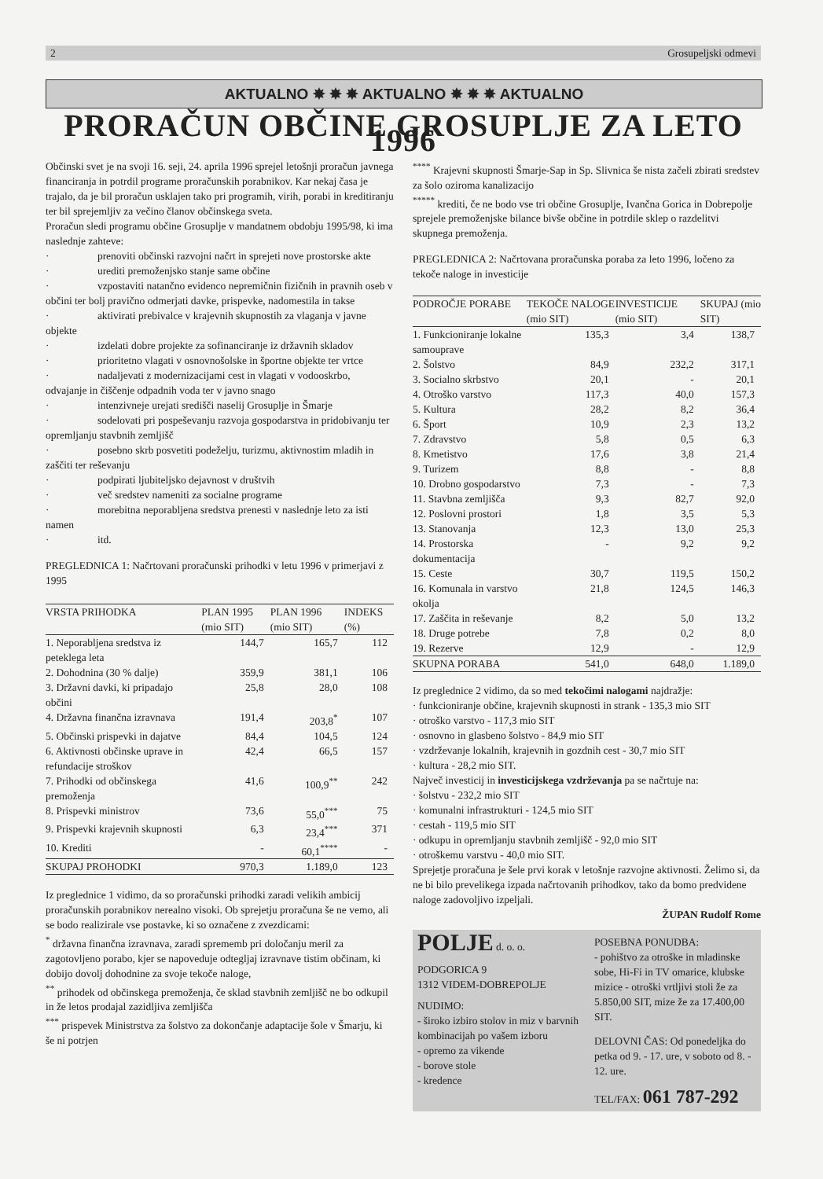2 Grosupeljski odmevi
AKTUALNO ✸ ✸ ✸ AKTUALNO ✸ ✸ ✸ AKTUALNO
PRORAČUN OBČINE GROSUPLJE ZA LETO 1996
Občinski svet je na svoji 16. seji, 24. aprila 1996 sprejel letošnji proračun javnega financiranja in potrdil programe proračunskih porabnikov. Kar nekaj časa je trajalo, da je bil proračun usklajen tako pri programih, virih, porabi in kreditiranju ter bil sprejemljiv za večino članov občinskega sveta.
Proračun sledi programu občine Grosuplje v mandatnem obdobju 1995/98, ki ima naslednje zahteve:
· prenoviti občinski razvojni načrt in sprejeti nove prostorske akte
· urediti premoženjsko stanje same občine
· vzpostaviti natančno evidenco nepremičnin fizičnih in pravnih oseb v občini ter bolj pravično odmerjati davke, prispevke, nadomestila in takse
· aktivirati prebivalce v krajevnih skupnostih za vlaganja v javne objekte
· izdelati dobre projekte za sofinanciranje iz državnih skladov
· prioritetno vlagati v osnovnošolske in športne objekte ter vrtce
· nadaljevati z modernizacijami cest in vlagati v vodooskrbo, odvajanje in čiščenje odpadnih voda ter v javno snago
· intenzivneje urejati središči naselij Grosuplje in Šmarje
· sodelovati pri pospeševanju razvoja gospodarstva in pridobivanju ter opremljanju stavbnih zemljišč
· posebno skrb posvetiti podeželju, turizmu, aktivnostim mladih in zaščiti ter reševanju
· podpirati ljubiteljsko dejavnost v društvih
· več sredstev nameniti za socialne programe
· morebitna neporabljena sredstva prenesti v naslednje leto za isti namen
· itd.
PREGLEDNICA 1: Načrtovani proračunski prihodki v letu 1996 v primerjavi z 1995
| VRSTA PRIHODKA | PLAN 1995 (mio SIT) | PLAN 1996 (mio SIT) | INDEKS (%) |
| --- | --- | --- | --- |
| 1. Neporabljena sredstva iz peteklega leta | 144,7 | 165,7 | 112 |
| 2. Dohodnina (30 % dalje) | 359,9 | 381,1 | 106 |
| 3. Državni davki, ki pripadajo občini | 25,8 | 28,0 | 108 |
| 4. Državna finančna izravnava | 191,4 | 203,8<sup>*</sup> | 107 |
| 5. Občinski prispevki in dajatve | 84,4 | 104,5 | 124 |
| 6. Aktivnosti občinske uprave in refundacije stroškov | 42,4 | 66,5 | 157 |
| 7. Prihodki od občinskega premoženja | 41,6 | 100,9<sup>**</sup> | 242 |
| 8. Prispevki ministrov | 73,6 | 55,0<sup>***</sup> | 75 |
| 9. Prispevki krajevnih skupnosti | 6,3 | 23,4<sup>***</sup> | 371 |
| 10. Krediti | - | 60,1<sup>****</sup> | - |
| SKUPAJ PROHODKI | 970,3 | 1.189,0 | 123 |
Iz preglednice 1 vidimo, da so proračunski prihodki zaradi velikih ambicij proračunskih porabnikov nerealno visoki. Ob sprejetju proračuna še ne vemo, ali se bodo realizirale vse postavke, ki so označene z zvezdicami:
<sup>*</sup> državna finančna izravnava, zaradi sprememb pri določanju meril za zagotovljeno porabo, kjer se napoveduje odtegljaj izravnave tistim občinam, ki dobijo dovolj dohodnine za svoje tekoče naloge,
<sup>**</sup> prihodek od občinskega premoženja, če sklad stavbnih zemljišč ne bo odkupil in že letos prodajal zazidljiva zemljišča
<sup>***</sup> prispevek Ministrstva za šolstvo za dokončanje adaptacije šole v Šmarju, ki še ni potrjen
<sup>****</sup> Krajevni skupnosti Šmarje-Sap in Sp. Slivnica še nista začeli zbirati sredstev za šolo oziroma kanalizacijo
<sup>*****</sup> krediti, če ne bodo vse tri občine Grosuplje, Ivančna Gorica in Dobrepolje sprejele premoženjske bilance bivše občine in potrdile sklep o razdelitvi skupnega premoženja.
PREGLEDNICA 2: Načrtovana proračunska poraba za leto 1996, ločeno za tekoče naloge in investicije
| PODROČJE PORABE | TEKOČE NALOGE (mio SIT) | INVESTICIJE (mio SIT) | SKUPAJ (mio SIT) |
| --- | --- | --- | --- |
| 1. Funkcioniranje lokalne samouprave | 135,3 | 3,4 | 138,7 |
| 2. Šolstvo | 84,9 | 232,2 | 317,1 |
| 3. Socialno skrbstvo | 20,1 | - | 20,1 |
| 4. Otroško varstvo | 117,3 | 40,0 | 157,3 |
| 5. Kultura | 28,2 | 8,2 | 36,4 |
| 6. Šport | 10,9 | 2,3 | 13,2 |
| 7. Zdravstvo | 5,8 | 0,5 | 6,3 |
| 8. Kmetistvo | 17,6 | 3,8 | 21,4 |
| 9. Turizem | 8,8 | - | 8,8 |
| 10. Drobno gospodarstvo | 7,3 | - | 7,3 |
| 11. Stavbna zemljišča | 9,3 | 82,7 | 92,0 |
| 12. Poslovni prostori | 1,8 | 3,5 | 5,3 |
| 13. Stanovanja | 12,3 | 13,0 | 25,3 |
| 14. Prostorska dokumentacija | - | 9,2 | 9,2 |
| 15. Ceste | 30,7 | 119,5 | 150,2 |
| 16. Komunala in varstvo okolja | 21,8 | 124,5 | 146,3 |
| 17. Zaščita in reševanje | 8,2 | 5,0 | 13,2 |
| 18. Druge potrebe | 7,8 | 0,2 | 8,0 |
| 19. Rezerve | 12,9 | - | 12,9 |
| SKUPNA PORABA | 541,0 | 648,0 | 1.189,0 |
Iz preglednice 2 vidimo, da so med tekočimi nalogami najdražje:
· funkcioniranje občine, krajevnih skupnosti in strank - 135,3 mio SIT
· otroško varstvo - 117,3 mio SIT
· osnovno in glasbeno šolstvo - 84,9 mio SIT
· vzdrževanje lokalnih, krajevnih in gozdnih cest - 30,7 mio SIT
· kultura - 28,2 mio SIT.
Največ investicij in investicijskega vzdrževanja pa se načrtuje na:
· šolstvu - 232,2 mio SIT
· komunalni infrastrukturi - 124,5 mio SIT
· cestah - 119,5 mio SIT
· odkupu in opremljanju stavbnih zemljišč - 92,0 mio SIT
· otroškemu varstvu - 40,0 mio SIT.
Sprejetje proračuna je šele prvi korak v letošnje razvojne aktivnosti. Želimo si, da ne bi bilo prevelikega izpada načrtovanih prihodkov, tako da bomo predvidene naloge zadovoljivo izpeljali.
ŽUPAN Rudolf Rome
POLJE d. o. o.
PODGORICA 9
1312 VIDEM-DOBREPOLJE
NUDIMO:
- široko izbiro stolov in miz v barvnih kombinacijah po vašem izboru
- opremo za vikende
- borove stole
- kredence
POSEBNA PONUDBA:
- pohištvo za otroške in mladinske sobe, Hi-Fi in TV omarice, klubske mizice - otroški vrtljivi stoli že za 5.850,00 SIT, mize že za 17.400,00 SIT.
DELOVNI ČAS: Od ponedeljka do petka od 9. - 17. ure, v soboto od 8. - 12. ure.
TEL/FAX: 061 787-292